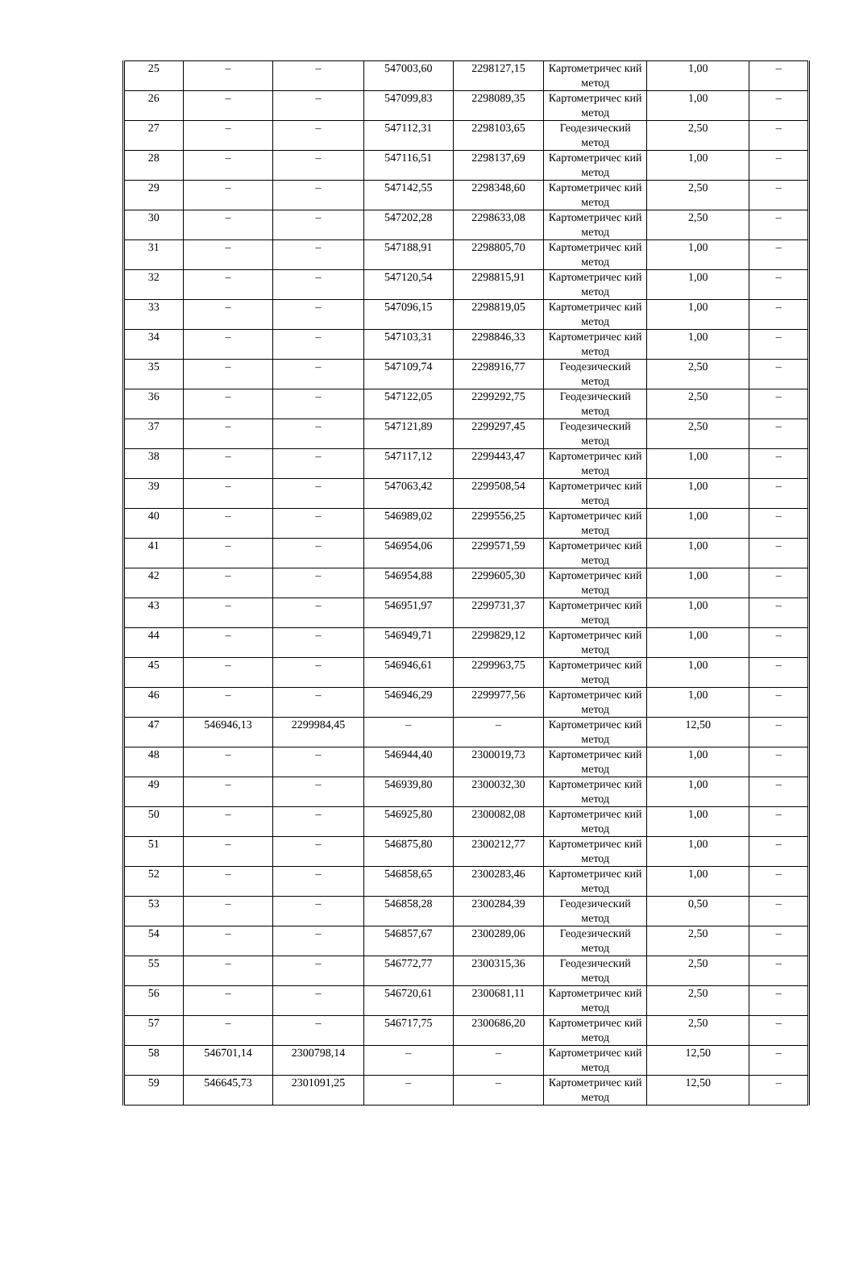| 25 | – | – | 547003,60 | 2298127,15 | Картометричес кий метод | 1,00 | – |
| 26 | – | – | 547099,83 | 2298089,35 | Картометричес кий метод | 1,00 | – |
| 27 | – | – | 547112,31 | 2298103,65 | Геодезический метод | 2,50 | – |
| 28 | – | – | 547116,51 | 2298137,69 | Картометричес кий метод | 1,00 | – |
| 29 | – | – | 547142,55 | 2298348,60 | Картометричес кий метод | 2,50 | – |
| 30 | – | – | 547202,28 | 2298633,08 | Картометричес кий метод | 2,50 | – |
| 31 | – | – | 547188,91 | 2298805,70 | Картометричес кий метод | 1,00 | – |
| 32 | – | – | 547120,54 | 2298815,91 | Картометричес кий метод | 1,00 | – |
| 33 | – | – | 547096,15 | 2298819,05 | Картометричес кий метод | 1,00 | – |
| 34 | – | – | 547103,31 | 2298846,33 | Картометричес кий метод | 1,00 | – |
| 35 | – | – | 547109,74 | 2298916,77 | Геодезический метод | 2,50 | – |
| 36 | – | – | 547122,05 | 2299292,75 | Геодезический метод | 2,50 | – |
| 37 | – | – | 547121,89 | 2299297,45 | Геодезический метод | 2,50 | – |
| 38 | – | – | 547117,12 | 2299443,47 | Картометричес кий метод | 1,00 | – |
| 39 | – | – | 547063,42 | 2299508,54 | Картометричес кий метод | 1,00 | – |
| 40 | – | – | 546989,02 | 2299556,25 | Картометричес кий метод | 1,00 | – |
| 41 | – | – | 546954,06 | 2299571,59 | Картометричес кий метод | 1,00 | – |
| 42 | – | – | 546954,88 | 2299605,30 | Картометричес кий метод | 1,00 | – |
| 43 | – | – | 546951,97 | 2299731,37 | Картометричес кий метод | 1,00 | – |
| 44 | – | – | 546949,71 | 2299829,12 | Картометричес кий метод | 1,00 | – |
| 45 | – | – | 546946,61 | 2299963,75 | Картометричес кий метод | 1,00 | – |
| 46 | – | – | 546946,29 | 2299977,56 | Картометричес кий метод | 1,00 | – |
| 47 | 546946,13 | 2299984,45 | – | – | Картометричес кий метод | 12,50 | – |
| 48 | – | – | 546944,40 | 2300019,73 | Картометричес кий метод | 1,00 | – |
| 49 | – | – | 546939,80 | 2300032,30 | Картометричес кий метод | 1,00 | – |
| 50 | – | – | 546925,80 | 2300082,08 | Картометричес кий метод | 1,00 | – |
| 51 | – | – | 546875,80 | 2300212,77 | Картометричес кий метод | 1,00 | – |
| 52 | – | – | 546858,65 | 2300283,46 | Картометричес кий метод | 1,00 | – |
| 53 | – | – | 546858,28 | 2300284,39 | Геодезический метод | 0,50 | – |
| 54 | – | – | 546857,67 | 2300289,06 | Геодезический метод | 2,50 | – |
| 55 | – | – | 546772,77 | 2300315,36 | Геодезический метод | 2,50 | – |
| 56 | – | – | 546720,61 | 2300681,11 | Картометричес кий метод | 2,50 | – |
| 57 | – | – | 546717,75 | 2300686,20 | Картометричес кий метод | 2,50 | – |
| 58 | 546701,14 | 2300798,14 | – | – | Картометричес кий метод | 12,50 | – |
| 59 | 546645,73 | 2301091,25 | – | – | Картометричес кий метод | 12,50 | – |